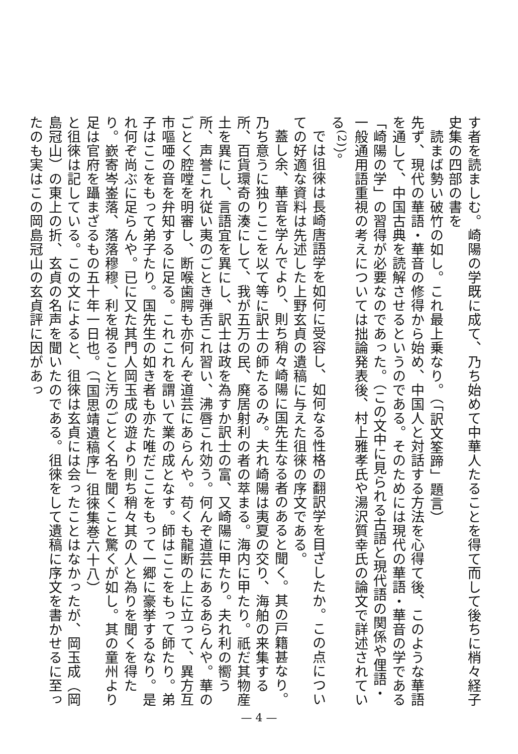す者を読ましむ。崎陽の学既に成て、乃ち始めて中華人たることを得て而して後ちに梢々経子史集の四部の書を
　読まば勢い破竹の如し。これ最上乗なり。（「訳文筌蹄」題言）
先ず、現代の華語・華音の修得から始め、中国人と対話する方法を心得て後、このような華語を通して、中国古典を読解させるというのである。そのためには現代の華語・華音の学である「崎陽の学」の習得が必要なのであった。（この文中に見られる古語と現代語の関係や俚語・一般通用語重視の考えについては拙論発表後、村上雅孝氏や湯沢質幸氏の論文で詳述されている<sup>(2)</sup>）。
では徂徠は長崎唐語学を如何に受容し、如何なる性格の翻訳学を目ざしたか。この点についての好適な資料は先述した上野玄貞の遺稿に与えた徂徠の序文である。
蓋し余、華音を学んでより、則ち稍々崎陽に国先生なる者のあると聞く。其の戸籍甚なり。乃ち意うに独りここを以て等に訳士の師たるのみ。夫れ崎陽は夷夏の交り、海舶の来集する所、百貨環奇の湊にして、我が五万の民、廃居射利の者の萃まる。海内に甲たり。祇だ其物産土を異にし、言語宜を異にし、訳士は政を為すか訳士の富、又崎陽に甲たり。夫れ利の嚮う所、声誉これ従い夷のごとき弾舌これ習い、沸唇これ効う。何んぞ道芸にあるあらんや。華のごとく腔嘡を明審し、断喉歯腭も亦何んぞ道芸にあらんや。苟くも龍断の上に立って、異方互市嘔唖の音を弁知するに足る。これこれを謂いて業の成となす。師はここをもって師たり。弟子はここをもって弟子たり。国先生の如き者も亦た唯だここをもって一郷に豪挙するなり。是れ何ぞ尚ぶに足らんや。已に又た其門人岡玉成の遊より則ち稍々其の人と為りを聞くを得たり。嶔寄岑崟落、落落穆穆、利を視ること汚のごとく名を聞くこと驚くが如し。其の童州より足は官府を躡まざるもの五十年一日也。（「国思靖遺稿序」徂徠集巻六十八）
と徂徠は記している。この文によると、徂徠は玄貞には会ったことはなかったが、岡玉成（岡島冠山）の東上の折、玄貞の名声を聞いたのである。徂徠をして遺稿に序文を書かせるに至ったのも実はこの岡島冠山の玄貞評に因があっ
— 4 —